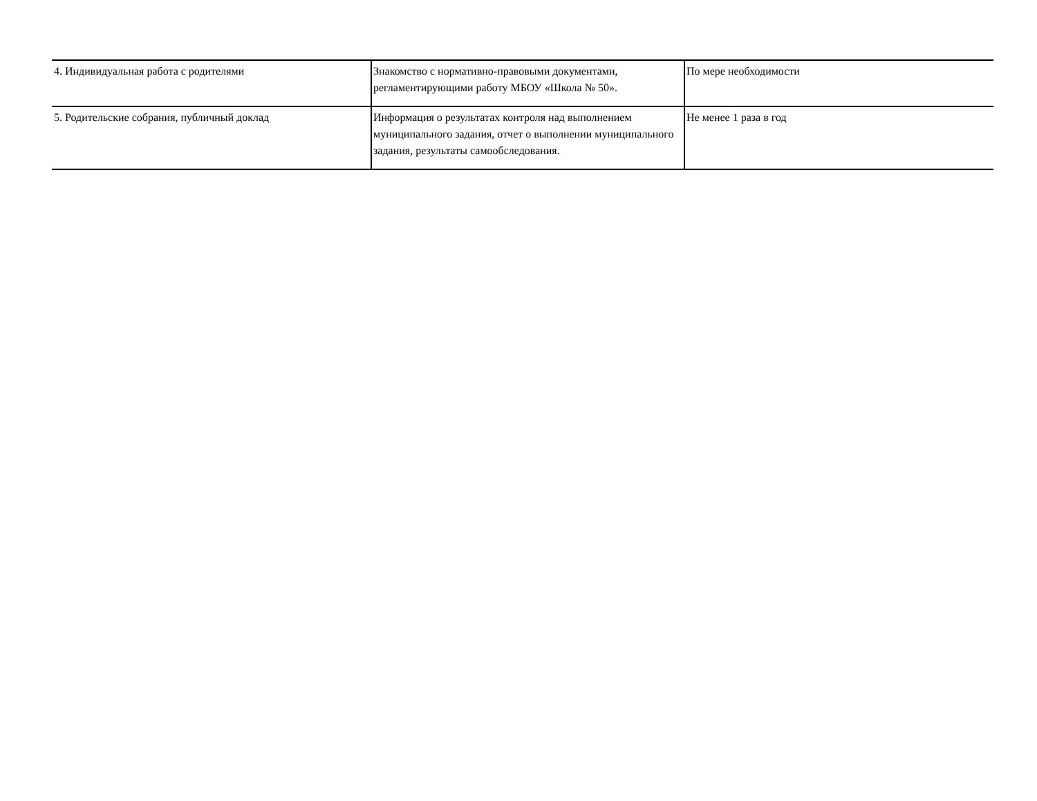| 4. Индивидуальная работа с родителями | Знакомство с нормативно-правовыми документами, регламентирующими работу МБОУ «Школа № 50». | По мере необходимости |
| 5. Родительские собрания, публичный доклад | Информация о результатах контроля над выполнением муниципального задания, отчет о выполнении муниципального задания, результаты самообследования. | Не менее 1 раза в год |